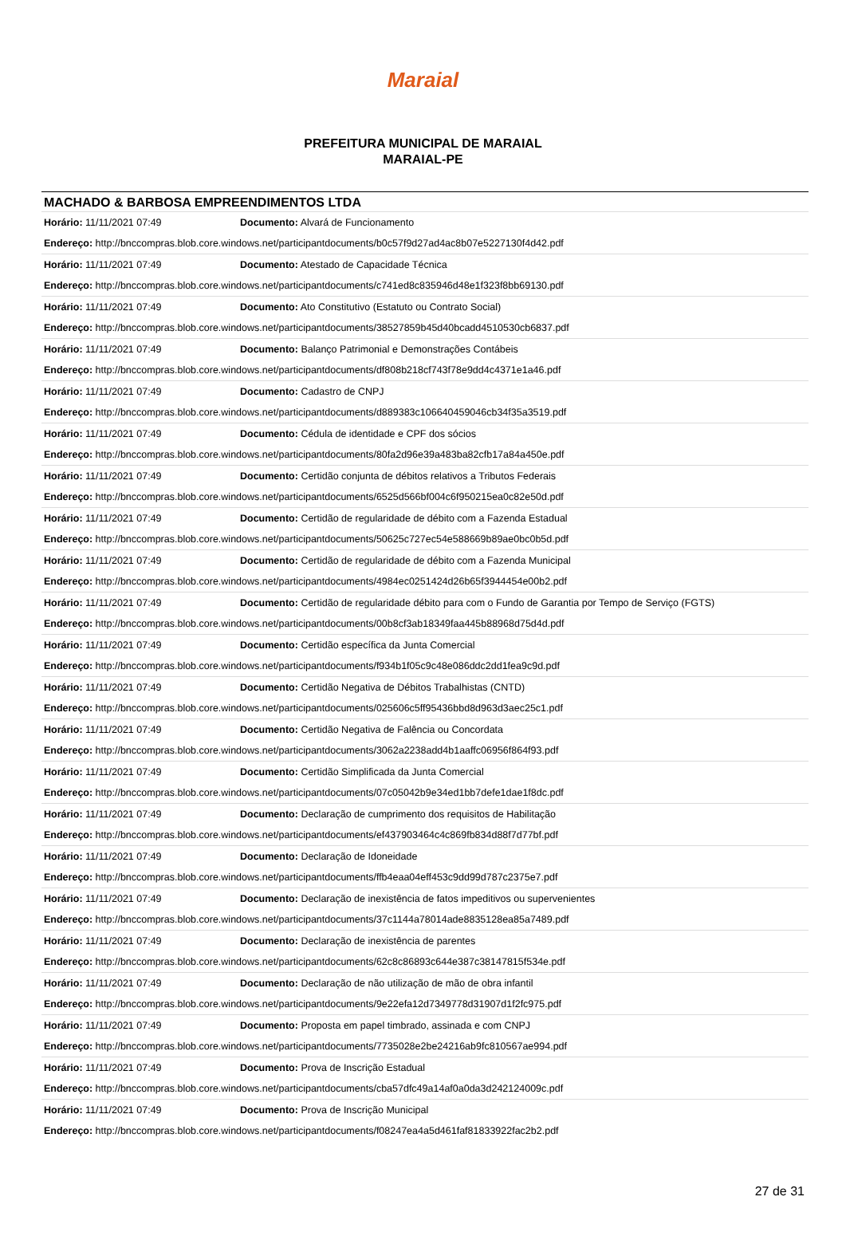Maraial
PREFEITURA MUNICIPAL DE MARAIAL
MARAIAL-PE
MACHADO & BARBOSA EMPREENDIMENTOS LTDA
| Horário: 11/11/2021 07:49 | Documento: Alvará de Funcionamento |
| Endereço: http://bnccompras.blob.core.windows.net/participantdocuments/b0c57f9d27ad4ac8b07e5227130f4d42.pdf | |
| Horário: 11/11/2021 07:49 | Documento: Atestado de Capacidade Técnica |
| Endereço: http://bnccompras.blob.core.windows.net/participantdocuments/c741ed8c835946d48e1f323f8bb69130.pdf | |
| Horário: 11/11/2021 07:49 | Documento: Ato Constitutivo (Estatuto ou Contrato Social) |
| Endereço: http://bnccompras.blob.core.windows.net/participantdocuments/38527859b45d40bcadd4510530cb6837.pdf | |
| Horário: 11/11/2021 07:49 | Documento: Balanço Patrimonial e Demonstrações Contábeis |
| Endereço: http://bnccompras.blob.core.windows.net/participantdocuments/df808b218cf743f78e9dd4c4371e1a46.pdf | |
| Horário: 11/11/2021 07:49 | Documento: Cadastro de CNPJ |
| Endereço: http://bnccompras.blob.core.windows.net/participantdocuments/d889383c106640459046cb34f35a3519.pdf | |
| Horário: 11/11/2021 07:49 | Documento: Cédula de identidade e CPF dos sócios |
| Endereço: http://bnccompras.blob.core.windows.net/participantdocuments/80fa2d96e39a483ba82cfb17a84a450e.pdf | |
| Horário: 11/11/2021 07:49 | Documento: Certidão conjunta de débitos relativos a Tributos Federais |
| Endereço: http://bnccompras.blob.core.windows.net/participantdocuments/6525d566bf004c6f950215ea0c82e50d.pdf | |
| Horário: 11/11/2021 07:49 | Documento: Certidão de regularidade de débito com a Fazenda Estadual |
| Endereço: http://bnccompras.blob.core.windows.net/participantdocuments/50625c727ec54e588669b89ae0bc0b5d.pdf | |
| Horário: 11/11/2021 07:49 | Documento: Certidão de regularidade de débito com a Fazenda Municipal |
| Endereço: http://bnccompras.blob.core.windows.net/participantdocuments/4984ec0251424d26b65f3944454e00b2.pdf | |
| Horário: 11/11/2021 07:49 | Documento: Certidão de regularidade débito para com o Fundo de Garantia por Tempo de Serviço (FGTS) |
| Endereço: http://bnccompras.blob.core.windows.net/participantdocuments/00b8cf3ab18349faa445b88968d75d4d.pdf | |
| Horário: 11/11/2021 07:49 | Documento: Certidão específica da Junta Comercial |
| Endereço: http://bnccompras.blob.core.windows.net/participantdocuments/f934b1f05c9c48e086ddc2dd1fea9c9d.pdf | |
| Horário: 11/11/2021 07:49 | Documento: Certidão Negativa de Débitos Trabalhistas (CNTD) |
| Endereço: http://bnccompras.blob.core.windows.net/participantdocuments/025606c5ff95436bbd8d963d3aec25c1.pdf | |
| Horário: 11/11/2021 07:49 | Documento: Certidão Negativa de Falência ou Concordata |
| Endereço: http://bnccompras.blob.core.windows.net/participantdocuments/3062a2238add4b1aaffc06956f864f93.pdf | |
| Horário: 11/11/2021 07:49 | Documento: Certidão Simplificada da Junta Comercial |
| Endereço: http://bnccompras.blob.core.windows.net/participantdocuments/07c05042b9e34ed1bb7defe1dae1f8dc.pdf | |
| Horário: 11/11/2021 07:49 | Documento: Declaração de cumprimento dos requisitos de Habilitação |
| Endereço: http://bnccompras.blob.core.windows.net/participantdocuments/ef437903464c4c869fb834d88f7d77bf.pdf | |
| Horário: 11/11/2021 07:49 | Documento: Declaração de Idoneidade |
| Endereço: http://bnccompras.blob.core.windows.net/participantdocuments/ffb4eaa04eff453c9dd99d787c2375e7.pdf | |
| Horário: 11/11/2021 07:49 | Documento: Declaração de inexistência de fatos impeditivos ou supervenientes |
| Endereço: http://bnccompras.blob.core.windows.net/participantdocuments/37c1144a78014ade8835128ea85a7489.pdf | |
| Horário: 11/11/2021 07:49 | Documento: Declaração de inexistência de parentes |
| Endereço: http://bnccompras.blob.core.windows.net/participantdocuments/62c8c86893c644e387c38147815f534e.pdf | |
| Horário: 11/11/2021 07:49 | Documento: Declaração de não utilização de mão de obra infantil |
| Endereço: http://bnccompras.blob.core.windows.net/participantdocuments/9e22efa12d7349778d31907d1f2fc975.pdf | |
| Horário: 11/11/2021 07:49 | Documento: Proposta em papel timbrado, assinada e com CNPJ |
| Endereço: http://bnccompras.blob.core.windows.net/participantdocuments/7735028e2be24216ab9fc810567ae994.pdf | |
| Horário: 11/11/2021 07:49 | Documento: Prova de Inscrição Estadual |
| Endereço: http://bnccompras.blob.core.windows.net/participantdocuments/cba57dfc49a14af0a0da3d242124009c.pdf | |
| Horário: 11/11/2021 07:49 | Documento: Prova de Inscrição Municipal |
| Endereço: http://bnccompras.blob.core.windows.net/participantdocuments/f08247ea4a5d461faf81833922fac2b2.pdf | |
27 de 31